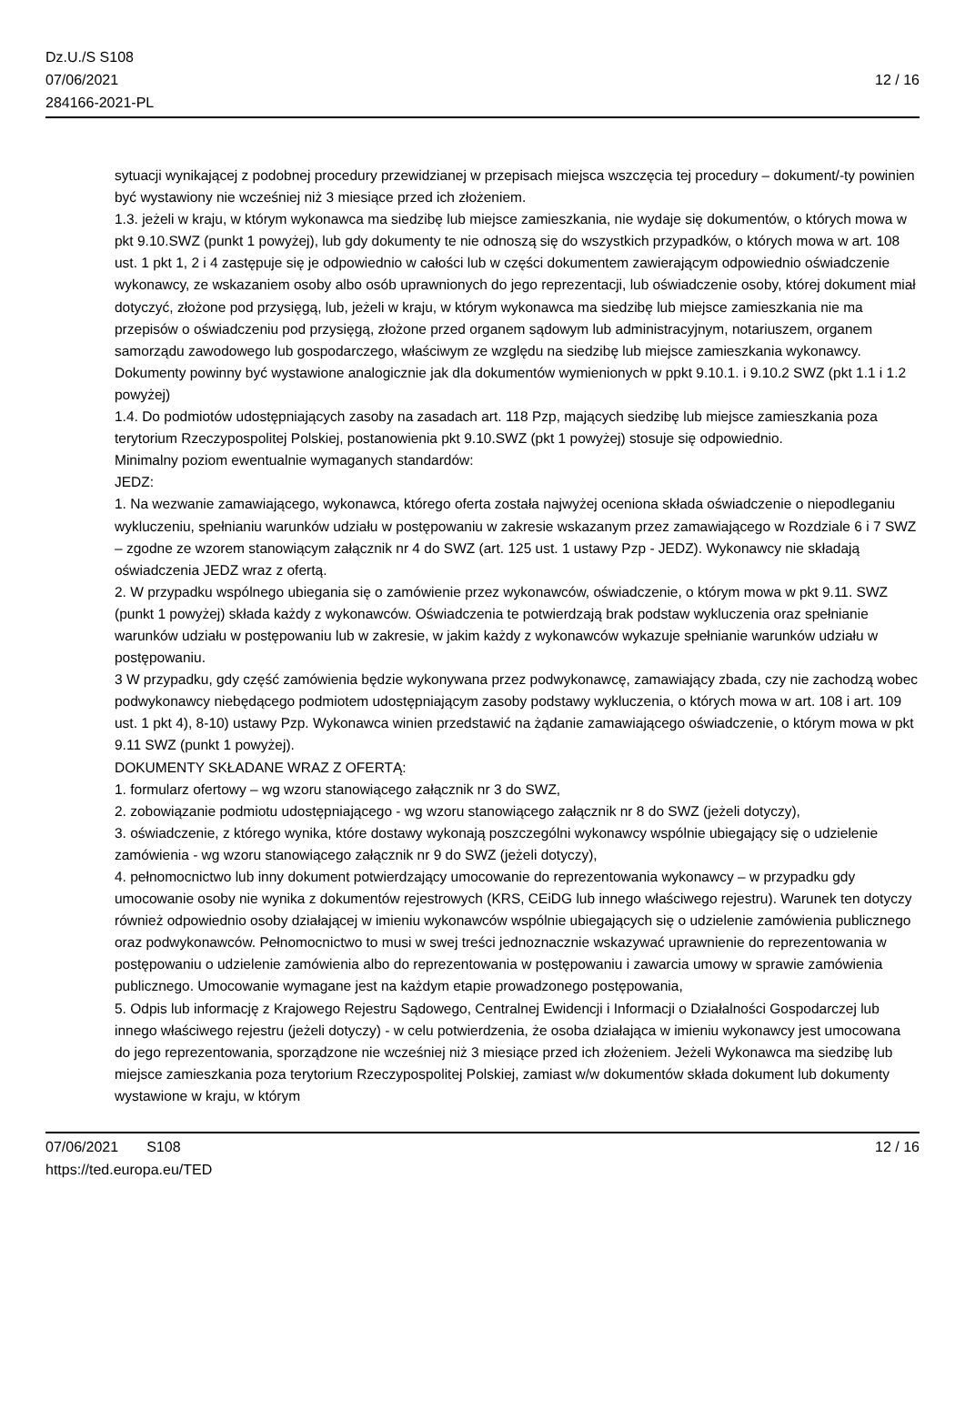Dz.U./S S108
07/06/2021
284166-2021-PL
12 / 16
sytuacji wynikającej z podobnej procedury przewidzianej w przepisach miejsca wszczęcia tej procedury – dokument/-ty powinien być wystawiony nie wcześniej niż 3 miesiące przed ich złożeniem.
1.3. jeżeli w kraju, w którym wykonawca ma siedzibę lub miejsce zamieszkania, nie wydaje się dokumentów, o których mowa w pkt 9.10.SWZ (punkt 1 powyżej), lub gdy dokumenty te nie odnoszą się do wszystkich przypadków, o których mowa w art. 108 ust. 1 pkt 1, 2 i 4 zastępuje się je odpowiednio w całości lub w części dokumentem zawierającym odpowiednio oświadczenie wykonawcy, ze wskazaniem osoby albo osób uprawnionych do jego reprezentacji, lub oświadczenie osoby, której dokument miał dotyczyć, złożone pod przysięgą, lub, jeżeli w kraju, w którym wykonawca ma siedzibę lub miejsce zamieszkania nie ma przepisów o oświadczeniu pod przysięgą, złożone przed organem sądowym lub administracyjnym, notariuszem, organem samorządu zawodowego lub gospodarczego, właściwym ze względu na siedzibę lub miejsce zamieszkania wykonawcy. Dokumenty powinny być wystawione analogicznie jak dla dokumentów wymienionych w ppkt 9.10.1. i 9.10.2 SWZ (pkt 1.1 i 1.2 powyżej)
1.4. Do podmiotów udostępniających zasoby na zasadach art. 118 Pzp, mających siedzibę lub miejsce zamieszkania poza terytorium Rzeczypospolitej Polskiej, postanowienia pkt 9.10.SWZ (pkt 1 powyżej) stosuje się odpowiednio.
Minimalny poziom ewentualnie wymaganych standardów:
JEDZ:
1. Na wezwanie zamawiającego, wykonawca, którego oferta została najwyżej oceniona składa oświadczenie o niepodleganiu wykluczeniu, spełnianiu warunków udziału w postępowaniu w zakresie wskazanym przez zamawiającego w Rozdziale 6 i 7 SWZ – zgodne ze wzorem stanowiącym załącznik nr 4 do SWZ (art. 125 ust. 1 ustawy Pzp - JEDZ). Wykonawcy nie składają oświadczenia JEDZ wraz z ofertą.
2. W przypadku wspólnego ubiegania się o zamówienie przez wykonawców, oświadczenie, o którym mowa w pkt 9.11. SWZ (punkt 1 powyżej) składa każdy z wykonawców. Oświadczenia te potwierdzają brak podstaw wykluczenia oraz spełnianie warunków udziału w postępowaniu lub w zakresie, w jakim każdy z wykonawców wykazuje spełnianie warunków udziału w postępowaniu.
3 W przypadku, gdy część zamówienia będzie wykonywana przez podwykonawcę, zamawiający zbada, czy nie zachodzą wobec podwykonawcy niebędącego podmiotem udostępniającym zasoby podstawy wykluczenia, o których mowa w art. 108 i art. 109 ust. 1 pkt 4), 8-10) ustawy Pzp. Wykonawca winien przedstawić na żądanie zamawiającego oświadczenie, o którym mowa w pkt 9.11 SWZ (punkt 1 powyżej).
DOKUMENTY SKŁADANE WRAZ Z OFERTĄ:
1. formularz ofertowy – wg wzoru stanowiącego załącznik nr 3 do SWZ,
2. zobowiązanie podmiotu udostępniającego - wg wzoru stanowiącego załącznik nr 8 do SWZ (jeżeli dotyczy),
3. oświadczenie, z którego wynika, które dostawy wykonają poszczególni wykonawcy wspólnie ubiegający się o udzielenie zamówienia - wg wzoru stanowiącego załącznik nr 9 do SWZ (jeżeli dotyczy),
4. pełnomocnictwo lub inny dokument potwierdzający umocowanie do reprezentowania wykonawcy – w przypadku gdy umocowanie osoby nie wynika z dokumentów rejestrowych (KRS, CEiDG lub innego właściwego rejestru). Warunek ten dotyczy również odpowiednio osoby działającej w imieniu wykonawców wspólnie ubiegających się o udzielenie zamówienia publicznego oraz podwykonawców. Pełnomocnictwo to musi w swej treści jednoznacznie wskazywać uprawnienie do reprezentowania w postępowaniu o udzielenie zamówienia albo do reprezentowania w postępowaniu i zawarcia umowy w sprawie zamówienia publicznego. Umocowanie wymagane jest na każdym etapie prowadzonego postępowania,
5. Odpis lub informację z Krajowego Rejestru Sądowego, Centralnej Ewidencji i Informacji o Działalności Gospodarczej lub innego właściwego rejestru (jeżeli dotyczy) - w celu potwierdzenia, że osoba działająca w imieniu wykonawcy jest umocowana do jego reprezentowania, sporządzone nie wcześniej niż 3 miesiące przed ich złożeniem. Jeżeli Wykonawca ma siedzibę lub miejsce zamieszkania poza terytorium Rzeczypospolitej Polskiej, zamiast w/w dokumentów składa dokument lub dokumenty wystawione w kraju, w którym
07/06/2021 S108 12 / 16
https://ted.europa.eu/TED